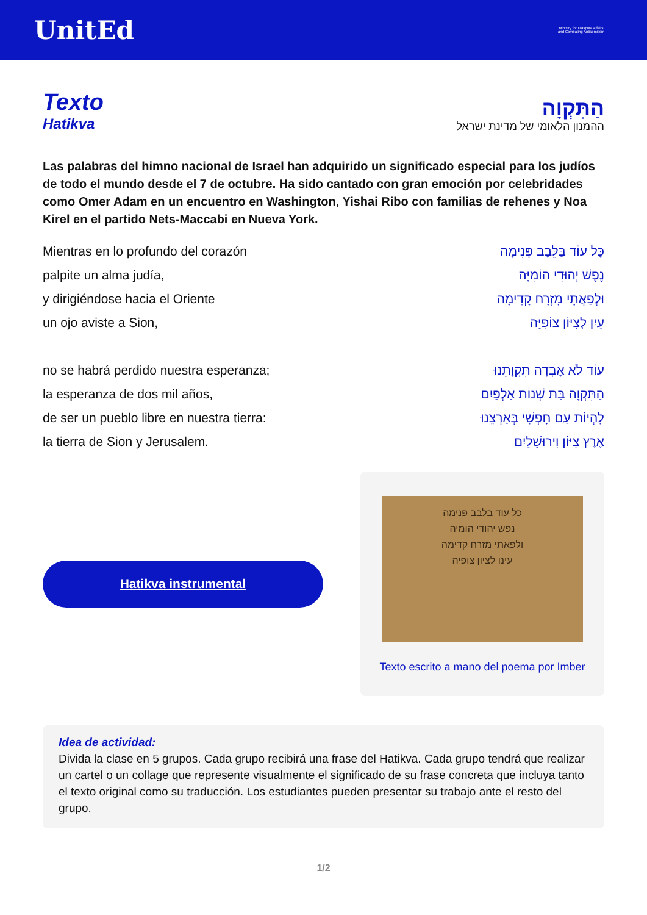UnitEd
Ministry for Diaspora Affairs and Combating Antisemitism
Texto
Hatikva
הַתִּקְוָה
ההמנון הלאומי של מדינת ישראל
Las palabras del himno nacional de Israel han adquirido un significado especial para los judíos de todo el mundo desde el 7 de octubre. Ha sido cantado con gran emoción por celebridades como Omer Adam en un encuentro en Washington, Yishai Ribo con familias de rehenes y Noa Kirel en el partido Nets-Maccabi en Nueva York.
Mientras en lo profundo del corazón
palpite un alma judía,
y dirigiéndose hacia el Oriente
un ojo aviste a Sion,
no se habrá perdido nuestra esperanza;
la esperanza de dos mil años,
de ser un pueblo libre en nuestra tierra:
la tierra de Sion y Jerusalem.
כָּל עוֹד בַּלֵּבָב פְּנִימָה
נֶפֶשׁ יְהוּדִי הוֹמִיָּה
וּלְפַאֲתֵי מִזְרָח קָדִימָה
עַיִן לְצִיּוֹן צוֹפִיָּה
עוֹד לֹא אָבְדָה תִּקְוָתֵנוּ
הַתִּקְוָה בַּת שְׁנוֹת אַלְפַּיִם
לִהְיוֹת עַם חָפְשִׁי בְּאַרְצֵנוּ
אֶרֶץ צִיּוֹן וִירוּשָׁלַיִם
Hatikva instrumental
כל עוד בלבב פנימה
נפש יהודי הומיה
ולפאתי מזרח קדימה
עינו לציון צופיה
Texto escrito a mano del poema por Imber
Idea de actividad:
Divida la clase en 5 grupos. Cada grupo recibirá una frase del Hatikva. Cada grupo tendrá que realizar un cartel o un collage que represente visualmente el significado de su frase concreta que incluya tanto el texto original como su traducción. Los estudiantes pueden presentar su trabajo ante el resto del grupo.
1/2